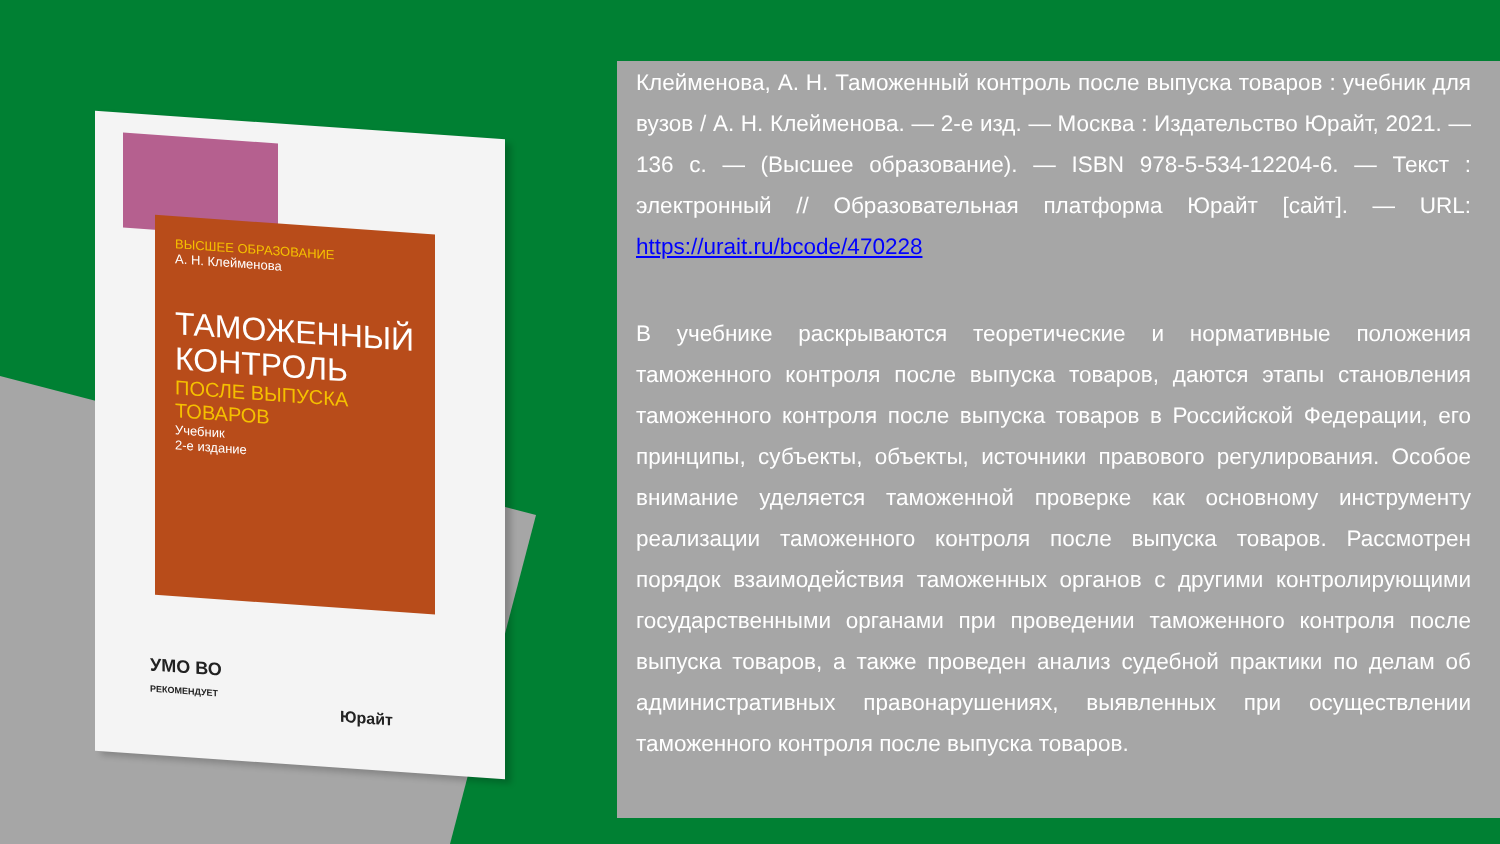ВЫСШЕЕ ОБРАЗОВАНИЕ
А. Н. Клейменова
ТАМОЖЕННЫЙ КОНТРОЛЬ
ПОСЛЕ ВЫПУСКА ТОВАРОВ
Учебник
2-е издание
УМО ВО
РЕКОМЕНДУЕТ
Юрайт
Клейменова, А. Н. Таможенный контроль после выпуска товаров : учебник для вузов / А. Н. Клейменова. — 2-е изд. — Москва : Издательство Юрайт, 2021. — 136 с. — (Высшее образование). — ISBN 978-5-534-12204-6. — Текст : электронный // Образовательная платформа Юрайт [сайт]. — URL: https://urait.ru/bcode/470228
В учебнике раскрываются теоретические и нормативные положения таможенного контроля после выпуска товаров, даются этапы становления таможенного контроля после выпуска товаров в Российской Федерации, его принципы, субъекты, объекты, источники правового регулирования. Особое внимание уделяется таможенной проверке как основному инструменту реализации таможенного контроля после выпуска товаров. Рассмотрен порядок взаимодействия таможенных органов с другими контролирующими государственными органами при проведении таможенного контроля после выпуска товаров, а также проведен анализ судебной практики по делам об административных правонарушениях, выявленных при осуществлении таможенного контроля после выпуска товаров.